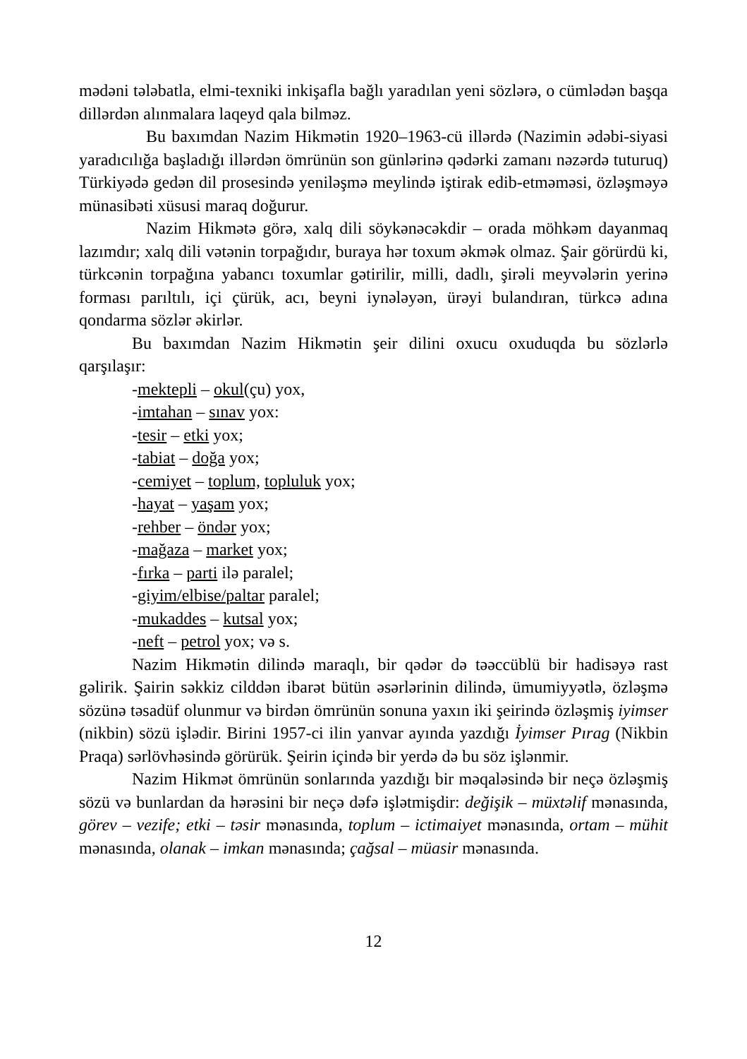mədəni tələbatla, elmi-texniki inkişafla bağlı yaradılan yeni sözlərə, o cümlədən başqa dillərdən alınmalara laqeyd qala bilməz.
Bu baxımdan Nazim Hikmətin 1920–1963-cü illərdə (Nazimin ədəbi-siyasi yaradıcılığa başladığı illərdən ömrünün son günlərinə qədərki zamanı nəzərdə tuturuq) Türkiyədə gedən dil prosesində yeniləşmə meylində iştirak edib-etməməsi, özləşməyə münasibəti xüsusi maraq doğurur.
Nazim Hikmətə görə, xalq dili söykənəcəkdir – orada möhkəm dayanmaq lazımdır; xalq dili vətənin torpağıdır, buraya hər toxum əkmək olmaz. Şair görürdü ki, türkcənin torpağına yabancı toxumlar gətirilir, milli, dadlı, şirəli meyvələrin yerinə forması parıltılı, içi çürük, acı, beyni iynələyən, ürəyi bulandıran, türkcə adına qondarma sözlər əkirlər.
Bu baxımdan Nazim Hikmətin şeir dilini oxucu oxuduqda bu sözlərlə qarşılaşır:
-mektepli – okul(çu) yox,
-imtahan – sınav yox:
-tesir – etki yox;
-tabiat – doğa yox;
-cemiyet – toplum, topluluk yox;
-hayat – yaşam yox;
-rehber – öndər yox;
-mağaza – market yox;
-fırka – parti ilə paralel;
-giyim/elbise/paltar paralel;
-mukaddes – kutsal yox;
-neft – petrol yox; və s.
Nazim Hikmətin dilində maraqlı, bir qədər də təəccüblü bir hadisəyə rast gəlirik. Şairin səkkiz cilddən ibarət bütün əsərlərinin dilində, ümumiyyətlə, özləşmə sözünə təsadüf olunmur və birdən ömrünün sonuna yaxın iki şeirində özləşmiş iyimser (nikbin) sözü işlədir. Birini 1957-ci ilin yanvar ayında yazdığı İyimser Pırag (Nikbin Praqa) sərlövhəsində görürük. Şeirin içində bir yerdə də bu söz işlənmir.
Nazim Hikmət ömrünün sonlarında yazdığı bir məqaləsində bir neçə özləşmiş sözü və bunlardan da hərəsini bir neçə dəfə işlətmişdir: değişik – müxtəlif mənasında, görev – vezife; etki – təsir mənasında, toplum – ictimaiyet mənasında, ortam – mühit mənasında, olanak – imkan mənasında; çağsal – müasir mənasında.
12